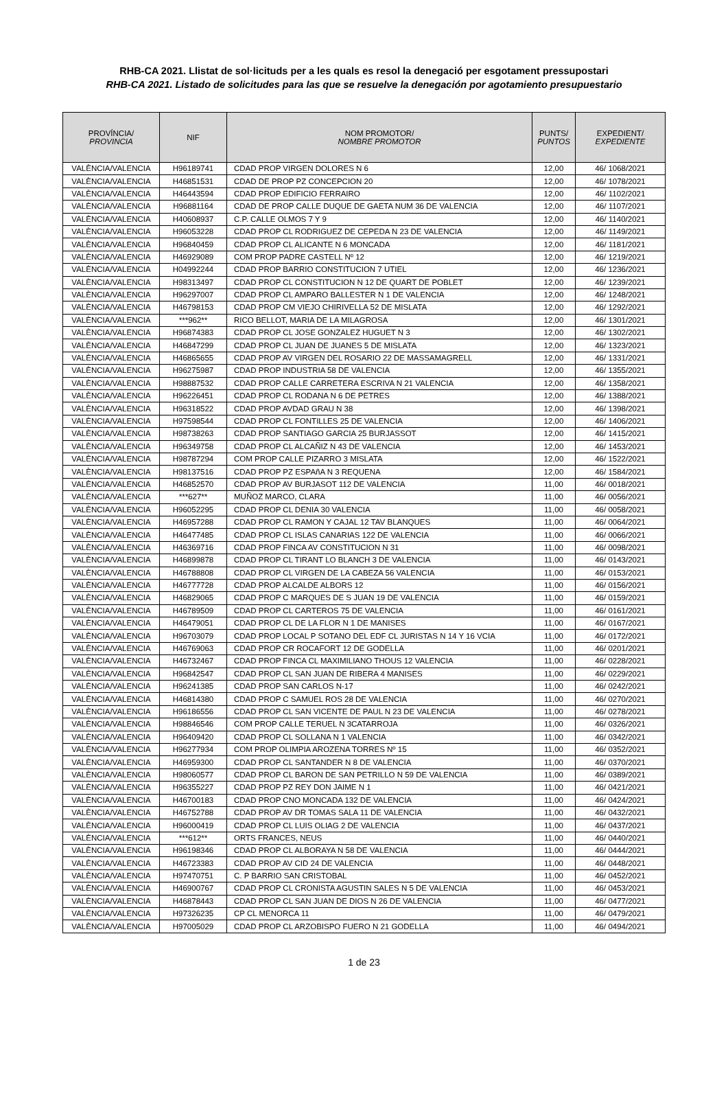RHB-CA 2021. Llistat de sol·licituds per a les quals es resol la denegació per esgotament pressupostari
RHB-CA 2021. Listado de solicitudes para las que se resuelve la denegación por agotamiento presupuestario
| PROVÍNCIA/ PROVINCIA | NIF | NOM PROMOTOR/ NOMBRE PROMOTOR | PUNTS/ PUNTOS | EXPEDIENT/ EXPEDIENTE |
| --- | --- | --- | --- | --- |
| VALÈNCIA/VALENCIA | H96189741 | CDAD PROP VIRGEN DOLORES N 6 | 12,00 | 46/ 1068/2021 |
| VALÈNCIA/VALENCIA | H46851531 | CDAD DE PROP PZ CONCEPCION 20 | 12,00 | 46/ 1078/2021 |
| VALÈNCIA/VALENCIA | H46443594 | CDAD PROP EDIFICIO FERRAIRO | 12,00 | 46/ 1102/2021 |
| VALÈNCIA/VALENCIA | H96881164 | CDAD DE PROP CALLE DUQUE DE GAETA NUM 36 DE VALENCIA | 12,00 | 46/ 1107/2021 |
| VALÈNCIA/VALENCIA | H40608937 | C.P. CALLE OLMOS 7 Y 9 | 12,00 | 46/ 1140/2021 |
| VALÈNCIA/VALENCIA | H96053228 | CDAD PROP CL RODRIGUEZ DE CEPEDA N 23 DE VALENCIA | 12,00 | 46/ 1149/2021 |
| VALÈNCIA/VALENCIA | H96840459 | CDAD PROP CL ALICANTE N 6 MONCADA | 12,00 | 46/ 1181/2021 |
| VALÈNCIA/VALENCIA | H46929089 | COM PROP PADRE CASTELL Nº 12 | 12,00 | 46/ 1219/2021 |
| VALÈNCIA/VALENCIA | H04992244 | CDAD PROP BARRIO CONSTITUCION 7 UTIEL | 12,00 | 46/ 1236/2021 |
| VALÈNCIA/VALENCIA | H98313497 | CDAD PROP CL CONSTITUCION N 12 DE QUART DE POBLET | 12,00 | 46/ 1239/2021 |
| VALÈNCIA/VALENCIA | H96297007 | CDAD PROP CL AMPARO BALLESTER N 1 DE VALENCIA | 12,00 | 46/ 1248/2021 |
| VALÈNCIA/VALENCIA | H46798153 | CDAD PROP CM VIEJO CHIRIVELLA 52 DE MISLATA | 12,00 | 46/ 1292/2021 |
| VALÈNCIA/VALENCIA | ***962** | RICO BELLOT, MARIA DE LA MILAGROSA | 12,00 | 46/ 1301/2021 |
| VALÈNCIA/VALENCIA | H96874383 | CDAD PROP CL JOSE GONZALEZ HUGUET N 3 | 12,00 | 46/ 1302/2021 |
| VALÈNCIA/VALENCIA | H46847299 | CDAD PROP CL JUAN DE JUANES 5 DE MISLATA | 12,00 | 46/ 1323/2021 |
| VALÈNCIA/VALENCIA | H46865655 | CDAD PROP AV VIRGEN DEL ROSARIO 22 DE MASSAMAGRELL | 12,00 | 46/ 1331/2021 |
| VALÈNCIA/VALENCIA | H96275987 | CDAD PROP INDUSTRIA 58 DE VALENCIA | 12,00 | 46/ 1355/2021 |
| VALÈNCIA/VALENCIA | H98887532 | CDAD PROP CALLE CARRETERA ESCRIVA N 21 VALENCIA | 12,00 | 46/ 1358/2021 |
| VALÈNCIA/VALENCIA | H96226451 | CDAD PROP CL RODANA N 6 DE PETRES | 12,00 | 46/ 1388/2021 |
| VALÈNCIA/VALENCIA | H96318522 | CDAD PROP AVDAD GRAU N 38 | 12,00 | 46/ 1398/2021 |
| VALÈNCIA/VALENCIA | H97598544 | CDAD PROP CL FONTILLES 25 DE VALENCIA | 12,00 | 46/ 1406/2021 |
| VALÈNCIA/VALENCIA | H98738263 | CDAD PROP SANTIAGO GARCIA 25 BURJASSOT | 12,00 | 46/ 1415/2021 |
| VALÈNCIA/VALENCIA | H96349758 | CDAD PROP CL ALCAÑIZ N 43 DE VALENCIA | 12,00 | 46/ 1453/2021 |
| VALÈNCIA/VALENCIA | H98787294 | COM PROP CALLE PIZARRO 3 MISLATA | 12,00 | 46/ 1522/2021 |
| VALÈNCIA/VALENCIA | H98137516 | CDAD PROP PZ ESPAñA N 3 REQUENA | 12,00 | 46/ 1584/2021 |
| VALÈNCIA/VALENCIA | H46852570 | CDAD PROP AV BURJASOT 112 DE VALENCIA | 11,00 | 46/ 0018/2021 |
| VALÈNCIA/VALENCIA | ***627** | MUÑOZ MARCO, CLARA | 11,00 | 46/ 0056/2021 |
| VALÈNCIA/VALENCIA | H96052295 | CDAD PROP CL DENIA 30 VALENCIA | 11,00 | 46/ 0058/2021 |
| VALÈNCIA/VALENCIA | H46957288 | CDAD PROP CL RAMON Y CAJAL 12 TAV BLANQUES | 11,00 | 46/ 0064/2021 |
| VALÈNCIA/VALENCIA | H46477485 | CDAD PROP CL ISLAS CANARIAS 122 DE VALENCIA | 11,00 | 46/ 0066/2021 |
| VALÈNCIA/VALENCIA | H46369716 | CDAD PROP FINCA AV CONSTITUCION N 31 | 11,00 | 46/ 0098/2021 |
| VALÈNCIA/VALENCIA | H46899878 | CDAD PROP CL TIRANT LO BLANCH 3 DE VALENCIA | 11,00 | 46/ 0143/2021 |
| VALÈNCIA/VALENCIA | H46788808 | CDAD PROP CL VIRGEN DE LA CABEZA 56 VALENCIA | 11,00 | 46/ 0153/2021 |
| VALÈNCIA/VALENCIA | H46777728 | CDAD PROP ALCALDE ALBORS 12 | 11,00 | 46/ 0156/2021 |
| VALÈNCIA/VALENCIA | H46829065 | CDAD PROP C MARQUES DE S JUAN 19 DE VALENCIA | 11,00 | 46/ 0159/2021 |
| VALÈNCIA/VALENCIA | H46789509 | CDAD PROP CL CARTEROS 75 DE VALENCIA | 11,00 | 46/ 0161/2021 |
| VALÈNCIA/VALENCIA | H46479051 | CDAD PROP CL DE LA FLOR N 1 DE MANISES | 11,00 | 46/ 0167/2021 |
| VALÈNCIA/VALENCIA | H96703079 | CDAD PROP LOCAL P SOTANO DEL EDF CL JURISTAS N 14 Y 16 VCIA | 11,00 | 46/ 0172/2021 |
| VALÈNCIA/VALENCIA | H46769063 | CDAD PROP CR ROCAFORT 12 DE GODELLA | 11,00 | 46/ 0201/2021 |
| VALÈNCIA/VALENCIA | H46732467 | CDAD PROP FINCA CL MAXIMILIANO THOUS 12 VALENCIA | 11,00 | 46/ 0228/2021 |
| VALÈNCIA/VALENCIA | H96842547 | CDAD PROP CL SAN JUAN DE RIBERA 4 MANISES | 11,00 | 46/ 0229/2021 |
| VALÈNCIA/VALENCIA | H96241385 | CDAD PROP SAN CARLOS N-17 | 11,00 | 46/ 0242/2021 |
| VALÈNCIA/VALENCIA | H46814380 | CDAD PROP C SAMUEL ROS 28 DE VALENCIA | 11,00 | 46/ 0270/2021 |
| VALÈNCIA/VALENCIA | H96186556 | CDAD PROP CL SAN VICENTE DE PAUL N 23 DE VALENCIA | 11,00 | 46/ 0278/2021 |
| VALÈNCIA/VALENCIA | H98846546 | COM PROP CALLE TERUEL N 3CATARROJA | 11,00 | 46/ 0326/2021 |
| VALÈNCIA/VALENCIA | H96409420 | CDAD PROP CL SOLLANA N 1 VALENCIA | 11,00 | 46/ 0342/2021 |
| VALÈNCIA/VALENCIA | H96277934 | COM PROP OLIMPIA AROZENA TORRES Nº 15 | 11,00 | 46/ 0352/2021 |
| VALÈNCIA/VALENCIA | H46959300 | CDAD PROP CL SANTANDER N 8 DE VALENCIA | 11,00 | 46/ 0370/2021 |
| VALÈNCIA/VALENCIA | H98060577 | CDAD PROP CL BARON DE SAN PETRILLO N 59 DE VALENCIA | 11,00 | 46/ 0389/2021 |
| VALÈNCIA/VALENCIA | H96355227 | CDAD PROP PZ REY DON JAIME N 1 | 11,00 | 46/ 0421/2021 |
| VALÈNCIA/VALENCIA | H46700183 | CDAD PROP CNO MONCADA 132 DE VALENCIA | 11,00 | 46/ 0424/2021 |
| VALÈNCIA/VALENCIA | H46752788 | CDAD PROP AV DR TOMAS SALA 11 DE VALENCIA | 11,00 | 46/ 0432/2021 |
| VALÈNCIA/VALENCIA | H96000419 | CDAD PROP CL LUIS OLIAG 2 DE VALENCIA | 11,00 | 46/ 0437/2021 |
| VALÈNCIA/VALENCIA | ***612** | ORTS FRANCES, NEUS | 11,00 | 46/ 0440/2021 |
| VALÈNCIA/VALENCIA | H96198346 | CDAD PROP CL ALBORAYA N 58 DE VALENCIA | 11,00 | 46/ 0444/2021 |
| VALÈNCIA/VALENCIA | H46723383 | CDAD PROP AV CID 24 DE VALENCIA | 11,00 | 46/ 0448/2021 |
| VALÈNCIA/VALENCIA | H97470751 | C. P BARRIO SAN CRISTOBAL | 11,00 | 46/ 0452/2021 |
| VALÈNCIA/VALENCIA | H46900767 | CDAD PROP CL CRONISTA AGUSTIN SALES N 5 DE VALENCIA | 11,00 | 46/ 0453/2021 |
| VALÈNCIA/VALENCIA | H46878443 | CDAD PROP CL SAN JUAN DE DIOS N 26 DE VALENCIA | 11,00 | 46/ 0477/2021 |
| VALÈNCIA/VALENCIA | H97326235 | CP CL MENORCA 11 | 11,00 | 46/ 0479/2021 |
| VALÈNCIA/VALENCIA | H97005029 | CDAD PROP CL ARZOBISPO FUERO N 21 GODELLA | 11,00 | 46/ 0494/2021 |
1 de 23